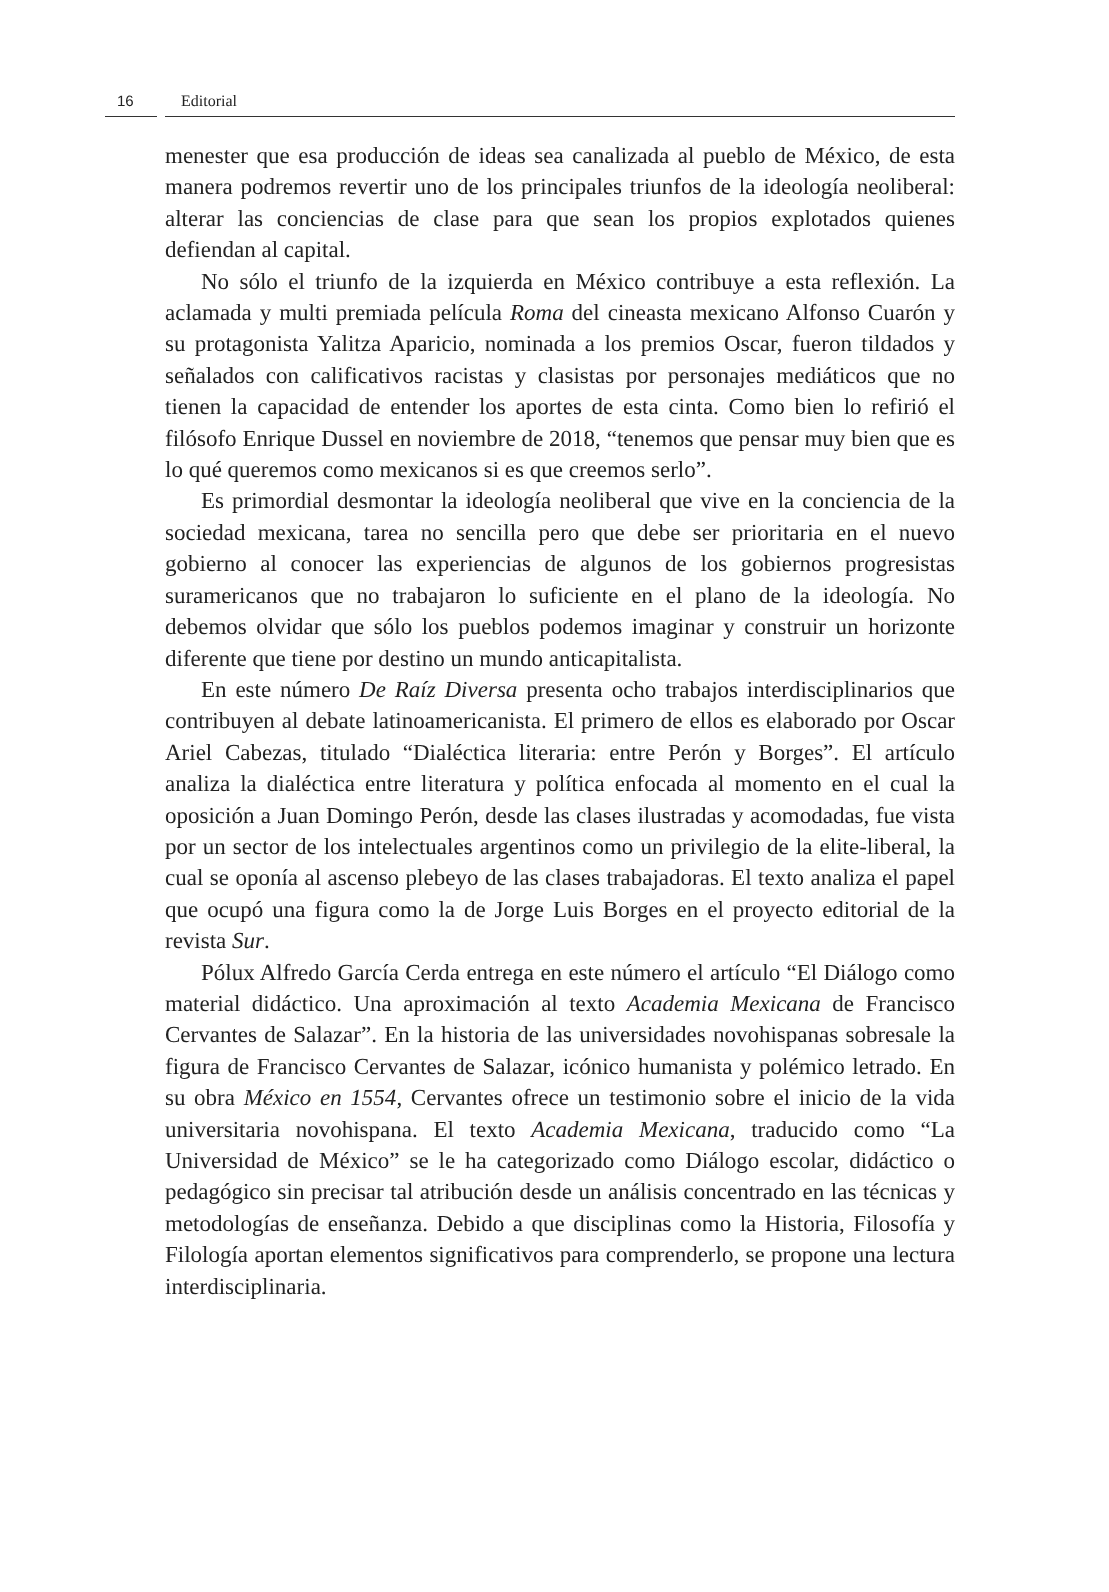16 Editorial
menester que esa producción de ideas sea canalizada al pueblo de México, de esta manera podremos revertir uno de los principales triunfos de la ideología neoliberal: alterar las conciencias de clase para que sean los propios explotados quienes defiendan al capital.
No sólo el triunfo de la izquierda en México contribuye a esta reflexión. La aclamada y multi premiada película Roma del cineasta mexicano Alfonso Cuarón y su protagonista Yalitza Aparicio, nominada a los premios Oscar, fueron tildados y señalados con calificativos racistas y clasistas por personajes mediáticos que no tienen la capacidad de entender los aportes de esta cinta. Como bien lo refirió el filósofo Enrique Dussel en noviembre de 2018, “tenemos que pensar muy bien que es lo qué queremos como mexicanos si es que creemos serlo”.
Es primordial desmontar la ideología neoliberal que vive en la conciencia de la sociedad mexicana, tarea no sencilla pero que debe ser prioritaria en el nuevo gobierno al conocer las experiencias de algunos de los gobiernos progresistas suramericanos que no trabajaron lo suficiente en el plano de la ideología. No debemos olvidar que sólo los pueblos podemos imaginar y construir un horizonte diferente que tiene por destino un mundo anticapitalista.
En este número De Raíz Diversa presenta ocho trabajos interdisciplinarios que contribuyen al debate latinoamericanista. El primero de ellos es elaborado por Oscar Ariel Cabezas, titulado “Dialéctica literaria: entre Perón y Borges”. El artículo analiza la dialéctica entre literatura y política enfocada al momento en el cual la oposición a Juan Domingo Perón, desde las clases ilustradas y acomodadas, fue vista por un sector de los intelectuales argentinos como un privilegio de la elite-liberal, la cual se oponía al ascenso plebeyo de las clases trabajadoras. El texto analiza el papel que ocupó una figura como la de Jorge Luis Borges en el proyecto editorial de la revista Sur.
Pólux Alfredo García Cerda entrega en este número el artículo “El Diálogo como material didáctico. Una aproximación al texto Academia Mexicana de Francisco Cervantes de Salazar”. En la historia de las universidades novohispanas sobresale la figura de Francisco Cervantes de Salazar, icónico humanista y polémico letrado. En su obra México en 1554, Cervantes ofrece un testimonio sobre el inicio de la vida universitaria novohispana. El texto Academia Mexicana, traducido como “La Universidad de México” se le ha categorizado como Diálogo escolar, didáctico o pedagógico sin precisar tal atribución desde un análisis concentrado en las técnicas y metodologías de enseñanza. Debido a que disciplinas como la Historia, Filosofía y Filología aportan elementos significativos para comprenderlo, se propone una lectura interdisciplinaria.